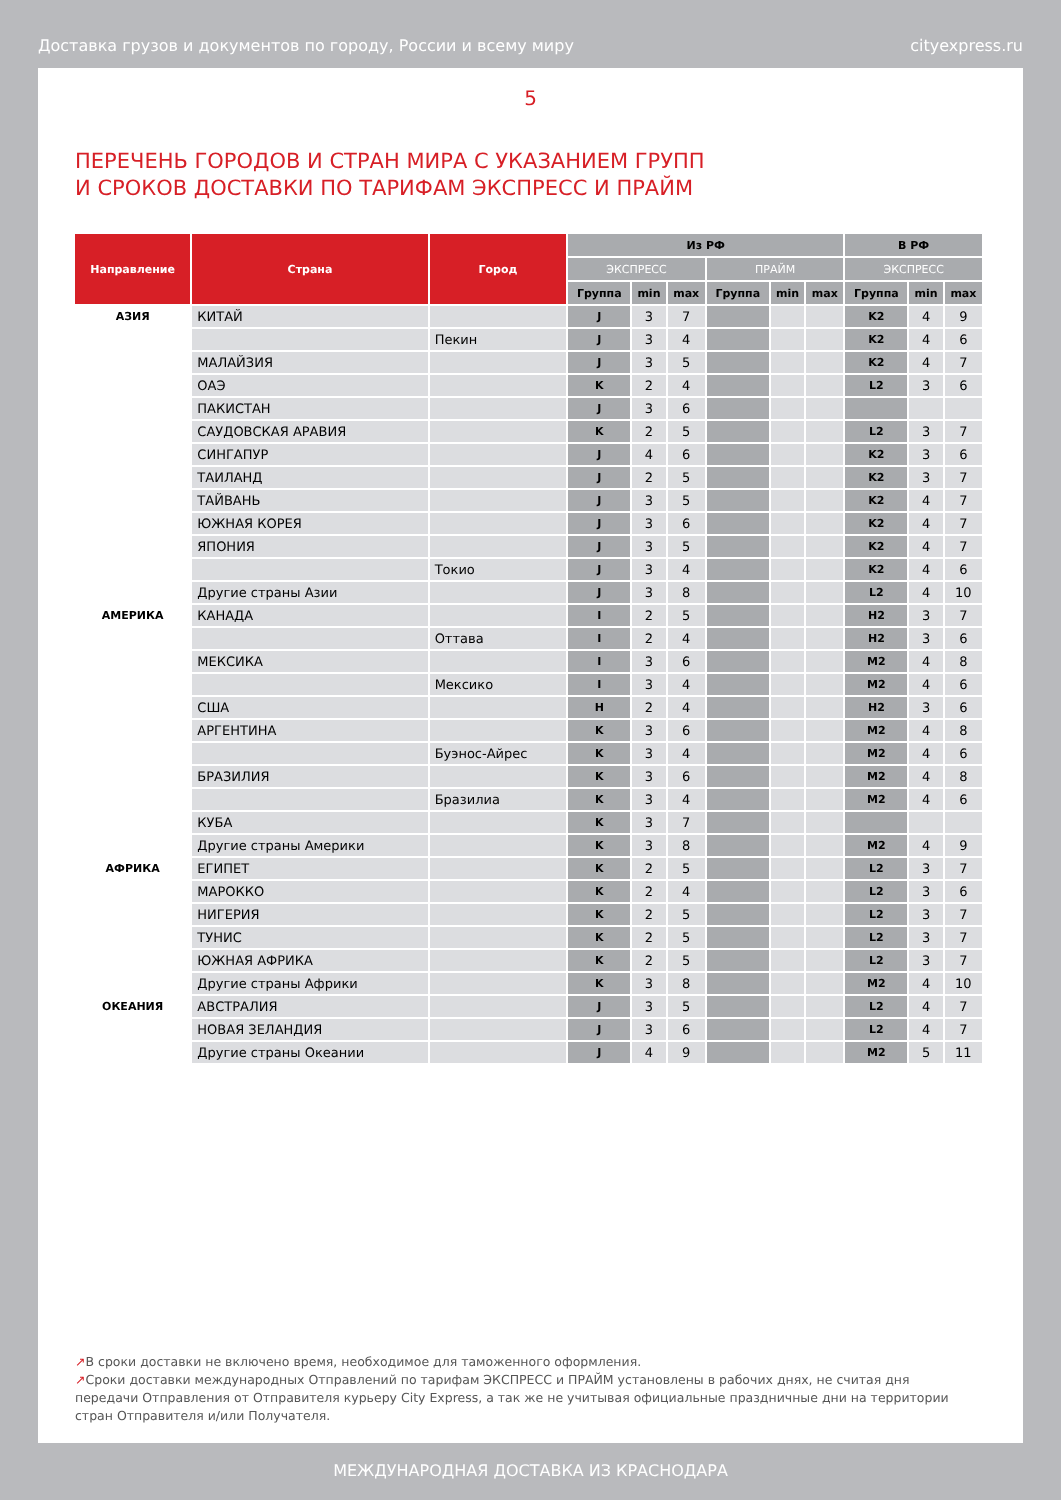Доставка грузов и документов по городу, России и всему миру cityexpress.ru
5
ПЕРЕЧЕНЬ ГОРОДОВ И СТРАН МИРА С УКАЗАНИЕМ ГРУПП
И СРОКОВ ДОСТАВКИ ПО ТАРИФАМ ЭКСПРЕСС И ПРАЙМ
| Направление | Страна | Город | Из РФ | | | | | | В РФ | | |
| --- | --- | --- | --- | --- | --- | --- | --- | --- | --- | --- | --- |
| | | | ЭКСПРЕСС | | | ПРАЙМ | | | ЭКСПРЕСС | | |
| | | | Группа | min | max | Группа | min | max | Группа | min | max |
| АЗИЯ | КИТАЙ | | J | 3 | 7 | | | | K2 | 4 | 9 |
| | | Пекин | J | 3 | 4 | | | | K2 | 4 | 6 |
| | МАЛАЙЗИЯ | | J | 3 | 5 | | | | K2 | 4 | 7 |
| | ОАЭ | | K | 2 | 4 | | | | L2 | 3 | 6 |
| | ПАКИСТАН | | J | 3 | 6 | | | | | | |
| | САУДОВСКАЯ АРАВИЯ | | K | 2 | 5 | | | | L2 | 3 | 7 |
| | СИНГАПУР | | J | 4 | 6 | | | | K2 | 3 | 6 |
| | ТАИЛАНД | | J | 2 | 5 | | | | K2 | 3 | 7 |
| | ТАЙВАНЬ | | J | 3 | 5 | | | | K2 | 4 | 7 |
| | ЮЖНАЯ КОРЕЯ | | J | 3 | 6 | | | | K2 | 4 | 7 |
| | ЯПОНИЯ | | J | 3 | 5 | | | | K2 | 4 | 7 |
| | | Токио | J | 3 | 4 | | | | K2 | 4 | 6 |
| | Другие страны Азии | | J | 3 | 8 | | | | L2 | 4 | 10 |
| АМЕРИКА | КАНАДА | | I | 2 | 5 | | | | H2 | 3 | 7 |
| | | Оттава | I | 2 | 4 | | | | H2 | 3 | 6 |
| | МЕКСИКА | | I | 3 | 6 | | | | M2 | 4 | 8 |
| | | Мексико | I | 3 | 4 | | | | M2 | 4 | 6 |
| | США | | H | 2 | 4 | | | | H2 | 3 | 6 |
| | АРГЕНТИНА | | K | 3 | 6 | | | | M2 | 4 | 8 |
| | | Буэнос-Айрес | K | 3 | 4 | | | | M2 | 4 | 6 |
| | БРАЗИЛИЯ | | K | 3 | 6 | | | | M2 | 4 | 8 |
| | | Бразилиа | K | 3 | 4 | | | | M2 | 4 | 6 |
| | КУБА | | K | 3 | 7 | | | | | | |
| | Другие страны Америки | | K | 3 | 8 | | | | M2 | 4 | 9 |
| АФРИКА | ЕГИПЕТ | | K | 2 | 5 | | | | L2 | 3 | 7 |
| | МАРОККО | | K | 2 | 4 | | | | L2 | 3 | 6 |
| | НИГЕРИЯ | | K | 2 | 5 | | | | L2 | 3 | 7 |
| | ТУНИС | | K | 2 | 5 | | | | L2 | 3 | 7 |
| | ЮЖНАЯ АФРИКА | | K | 2 | 5 | | | | L2 | 3 | 7 |
| | Другие страны Африки | | K | 3 | 8 | | | | M2 | 4 | 10 |
| ОКЕАНИЯ | АВСТРАЛИЯ | | J | 3 | 5 | | | | L2 | 4 | 7 |
| | НОВАЯ ЗЕЛАНДИЯ | | J | 3 | 6 | | | | L2 | 4 | 7 |
| | Другие страны Океании | | J | 4 | 9 | | | | M2 | 5 | 11 |
↗В сроки доставки не включено время, необходимое для таможенного оформления.
↗Сроки доставки международных Отправлений по тарифам ЭКСПРЕСС и ПРАЙМ установлены в рабочих днях, не считая дня передачи Отправления от Отправителя курьеру City Express, а так же не учитывая официальные праздничные дни на территории стран Отправителя и/или Получателя.
МЕЖДУНАРОДНАЯ ДОСТАВКА ИЗ КРАСНОДАРА